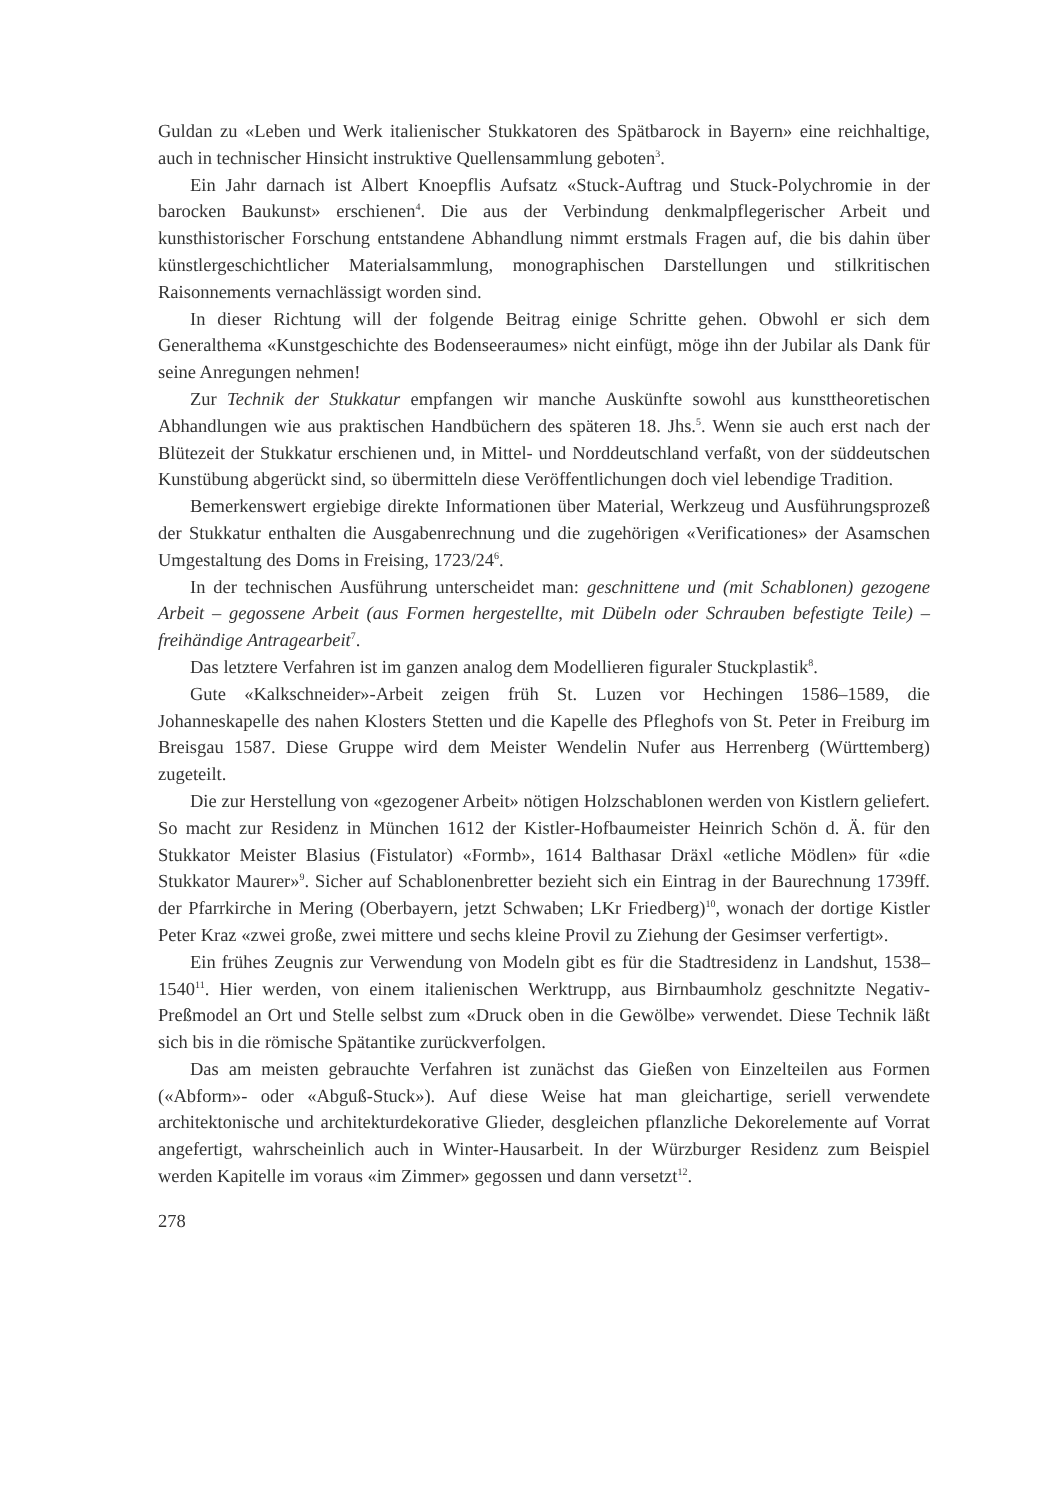Guldan zu «Leben und Werk italienischer Stukkatoren des Spätbarock in Bayern» eine reichhaltige, auch in technischer Hinsicht instruktive Quellensammlung geboten<sup>3</sup>.
Ein Jahr darnach ist Albert Knoepflis Aufsatz «Stuck-Auftrag und Stuck-Polychromie in der barocken Baukunst» erschienen<sup>4</sup>. Die aus der Verbindung denkmalpflegerischer Arbeit und kunsthistorischer Forschung entstandene Abhandlung nimmt erstmals Fragen auf, die bis dahin über künstlergeschichtlicher Materialsammlung, monographischen Darstellungen und stilkritischen Raisonnements vernachlässigt worden sind.
In dieser Richtung will der folgende Beitrag einige Schritte gehen. Obwohl er sich dem Generalthema «Kunstgeschichte des Bodenseeraumes» nicht einfügt, möge ihn der Jubilar als Dank für seine Anregungen nehmen!
Zur Technik der Stukkatur empfangen wir manche Auskünfte sowohl aus kunsttheoretischen Abhandlungen wie aus praktischen Handbüchern des späteren 18. Jhs.<sup>5</sup>. Wenn sie auch erst nach der Blütezeit der Stukkatur erschienen und, in Mittel- und Norddeutschland verfaßt, von der süddeutschen Kunstübung abgerückt sind, so übermitteln diese Veröffentlichungen doch viel lebendige Tradition.
Bemerkenswert ergiebige direkte Informationen über Material, Werkzeug und Ausführungsprozeß der Stukkatur enthalten die Ausgabenrechnung und die zugehörigen «Verificationes» der Asamschen Umgestaltung des Doms in Freising, 1723/24<sup>6</sup>.
In der technischen Ausführung unterscheidet man: geschnittene und (mit Schablonen) gezogene Arbeit – gegossene Arbeit (aus Formen hergestellte, mit Dübeln oder Schrauben befestigte Teile) – freihändige Antragearbeit<sup>7</sup>.
Das letztere Verfahren ist im ganzen analog dem Modellieren figuraler Stuckplastik<sup>8</sup>.
Gute «Kalkschneider»-Arbeit zeigen früh St. Luzen vor Hechingen 1586–1589, die Johanneskapelle des nahen Klosters Stetten und die Kapelle des Pfleghofs von St. Peter in Freiburg im Breisgau 1587. Diese Gruppe wird dem Meister Wendelin Nufer aus Herrenberg (Württemberg) zugeteilt.
Die zur Herstellung von «gezogener Arbeit» nötigen Holzschablonen werden von Kistlern geliefert. So macht zur Residenz in München 1612 der Kistler-Hofbaumeister Heinrich Schön d. Ä. für den Stukkator Meister Blasius (Fistulator) «Formb», 1614 Balthasar Dräxl «etliche Mödlen» für «die Stukkator Maurer»<sup>9</sup>. Sicher auf Schablonenbretter bezieht sich ein Eintrag in der Baurechnung 1739ff. der Pfarrkirche in Mering (Oberbayern, jetzt Schwaben; LKr Friedberg)<sup>10</sup>, wonach der dortige Kistler Peter Kraz «zwei große, zwei mittere und sechs kleine Provil zu Ziehung der Gesimser verfertigt».
Ein frühes Zeugnis zur Verwendung von Modeln gibt es für die Stadtresidenz in Landshut, 1538–1540<sup>11</sup>. Hier werden, von einem italienischen Werktrupp, aus Birnbaumholz geschnitzte Negativ-Preßmodel an Ort und Stelle selbst zum «Druck oben in die Gewölbe» verwendet. Diese Technik läßt sich bis in die römische Spätantike zurückverfolgen.
Das am meisten gebrauchte Verfahren ist zunächst das Gießen von Einzelteilen aus Formen («Abform»- oder «Abguß-Stuck»). Auf diese Weise hat man gleichartige, seriell verwendete architektonische und architekturdekorative Glieder, desgleichen pflanzliche Dekorelemente auf Vorrat angefertigt, wahrscheinlich auch in Winter-Hausarbeit. In der Würzburger Residenz zum Beispiel werden Kapitelle im voraus «im Zimmer» gegossen und dann versetzt<sup>12</sup>.
278